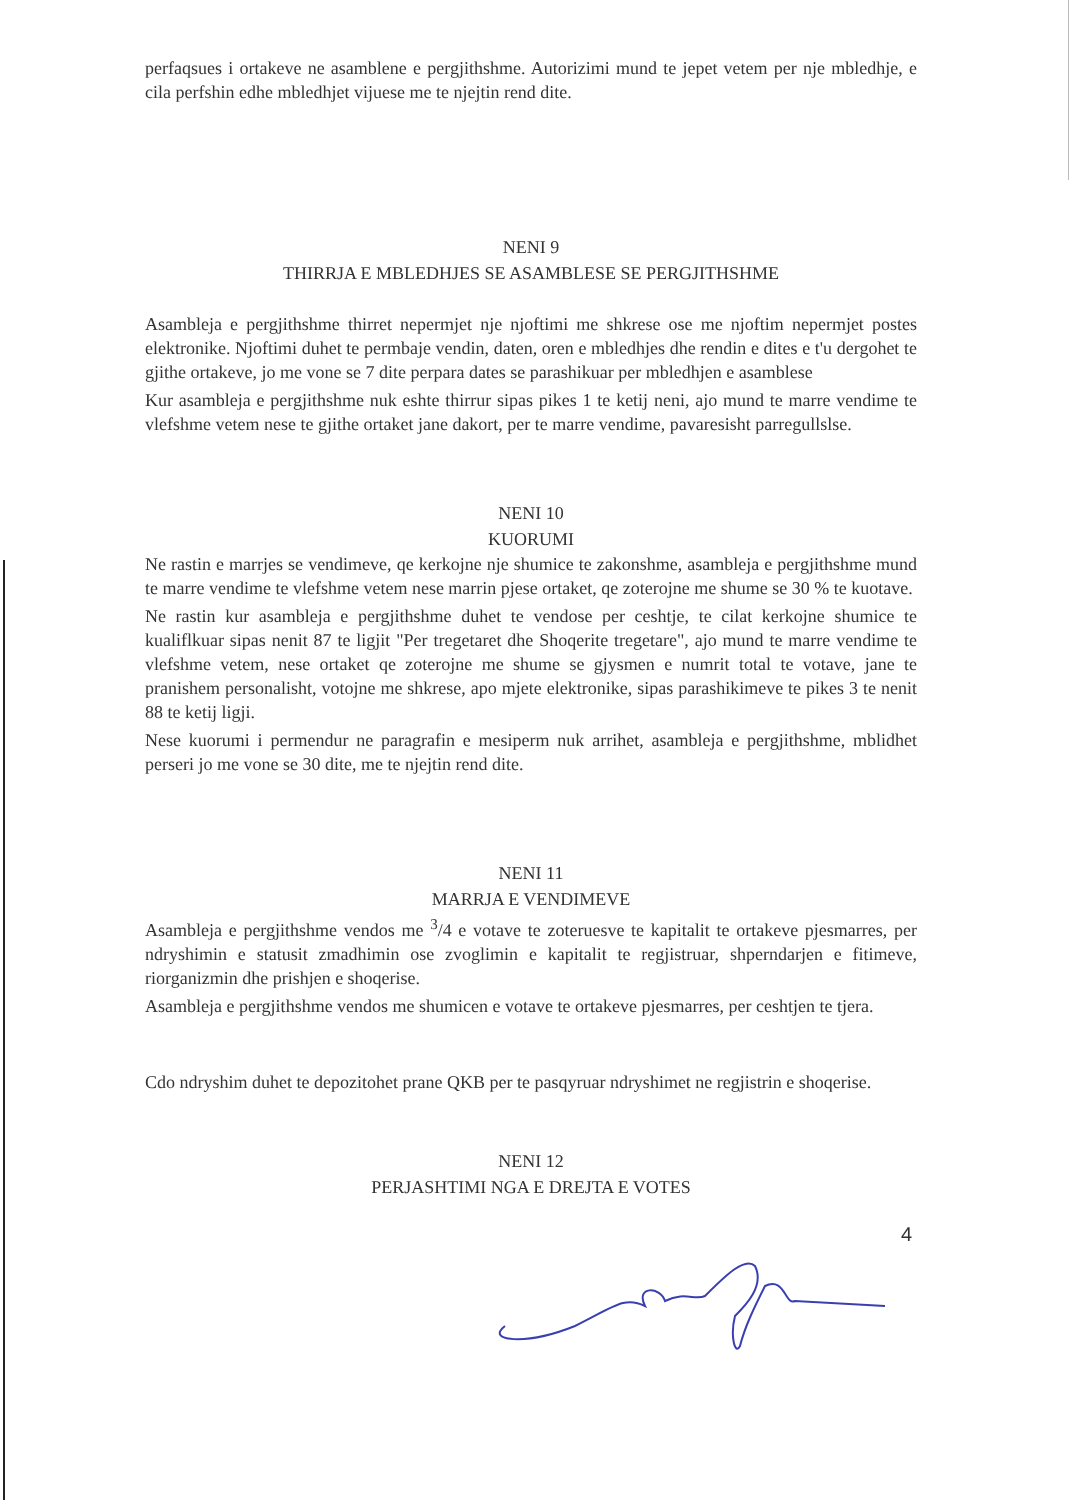perfaqsues i ortakeve ne asamblene e pergjithshme. Autorizimi mund te jepet vetem per nje mbledhje, e cila perfshin edhe mbledhjet vijuese me te njejtin rend dite.
NENI 9
THIRRJA E MBLEDHJES SE ASAMBLESE SE PERGJITHSHME
Asambleja e pergjithshme thirret nepermjet nje njoftimi me shkrese ose me njoftim nepermjet postes elektronike. Njoftimi duhet te permbaje vendin, daten, oren e mbledhjes dhe rendin e dites e t'u dergohet te gjithe ortakeve, jo me vone se 7 dite perpara dates se parashikuar per mbledhjen e asamblese
Kur asambleja e pergjithshme nuk eshte thirrur sipas pikes 1 te ketij neni, ajo mund te marre vendime te vlefshme vetem nese te gjithe ortaket jane dakort, per te marre vendime, pavaresisht parregullslse.
NENI 10
KUORUMI
Ne rastin e marrjes se vendimeve, qe kerkojne nje shumice te zakonshme, asambleja e pergjithshme mund te marre vendime te vlefshme vetem nese marrin pjese ortaket, qe zoterojne me shume se 30 % te kuotave.
Ne rastin kur asambleja e pergjithshme duhet te vendose per ceshtje, te cilat kerkojne shumice te kualiflkuar sipas nenit 87 te ligjit "Per tregetaret dhe Shoqerite tregetare", ajo mund te marre vendime te vlefshme vetem, nese ortaket qe zoterojne me shume se gjysmen e numrit total te votave, jane te pranishem personalisht, votojne me shkrese, apo mjete elektronike, sipas parashikimeve te pikes 3 te nenit 88 te ketij ligji.
Nese kuorumi i permendur ne paragrafin e mesiperm nuk arrihet, asambleja e pergjithshme, mblidhet perseri jo me vone se 30 dite, me te njejtin rend dite.
NENI 11
MARRJA E VENDIMEVE
Asambleja e pergjithshme vendos me <sup>3</sup>/4 e votave te zoteruesve te kapitalit te ortakeve pjesmarres, per ndryshimin e statusit zmadhimin ose zvoglimin e kapitalit te regjistruar, shperndarjen e fitimeve, riorganizmin dhe prishjen e shoqerise.
Asambleja e pergjithshme vendos me shumicen e votave te ortakeve pjesmarres, per ceshtjen te tjera.
Cdo ndryshim duhet te depozitohet prane QKB per te pasqyruar ndryshimet ne regjistrin e shoqerise.
NENI 12
PERJASHTIMI NGA E DREJTA E VOTES
4